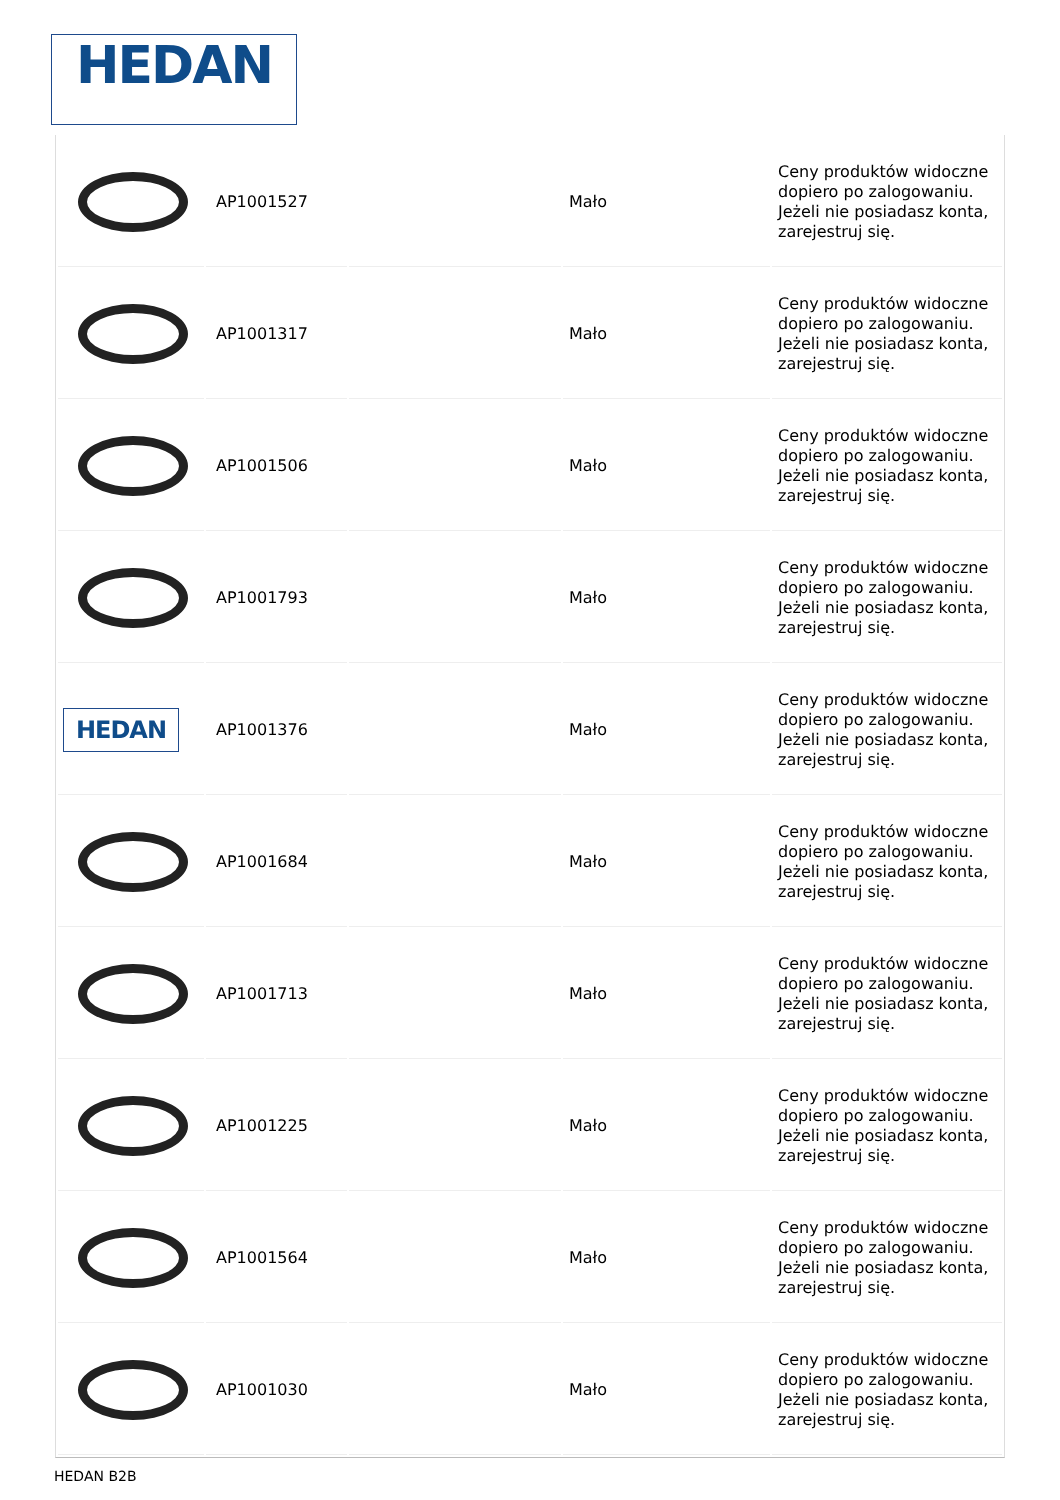HEDAN
| | AP1001527 | | Mało | Ceny produktów widoczne dopiero po zalogowaniu. Jeżeli nie posiadasz konta, zarejestruj się. |
| | AP1001317 | | Mało | Ceny produktów widoczne dopiero po zalogowaniu. Jeżeli nie posiadasz konta, zarejestruj się. |
| | AP1001506 | | Mało | Ceny produktów widoczne dopiero po zalogowaniu. Jeżeli nie posiadasz konta, zarejestruj się. |
| | AP1001793 | | Mało | Ceny produktów widoczne dopiero po zalogowaniu. Jeżeli nie posiadasz konta, zarejestruj się. |
| HEDAN | AP1001376 | | Mało | Ceny produktów widoczne dopiero po zalogowaniu. Jeżeli nie posiadasz konta, zarejestruj się. |
| | AP1001684 | | Mało | Ceny produktów widoczne dopiero po zalogowaniu. Jeżeli nie posiadasz konta, zarejestruj się. |
| | AP1001713 | | Mało | Ceny produktów widoczne dopiero po zalogowaniu. Jeżeli nie posiadasz konta, zarejestruj się. |
| | AP1001225 | | Mało | Ceny produktów widoczne dopiero po zalogowaniu. Jeżeli nie posiadasz konta, zarejestruj się. |
| | AP1001564 | | Mało | Ceny produktów widoczne dopiero po zalogowaniu. Jeżeli nie posiadasz konta, zarejestruj się. |
| | AP1001030 | | Mało | Ceny produktów widoczne dopiero po zalogowaniu. Jeżeli nie posiadasz konta, zarejestruj się. |
HEDAN B2B